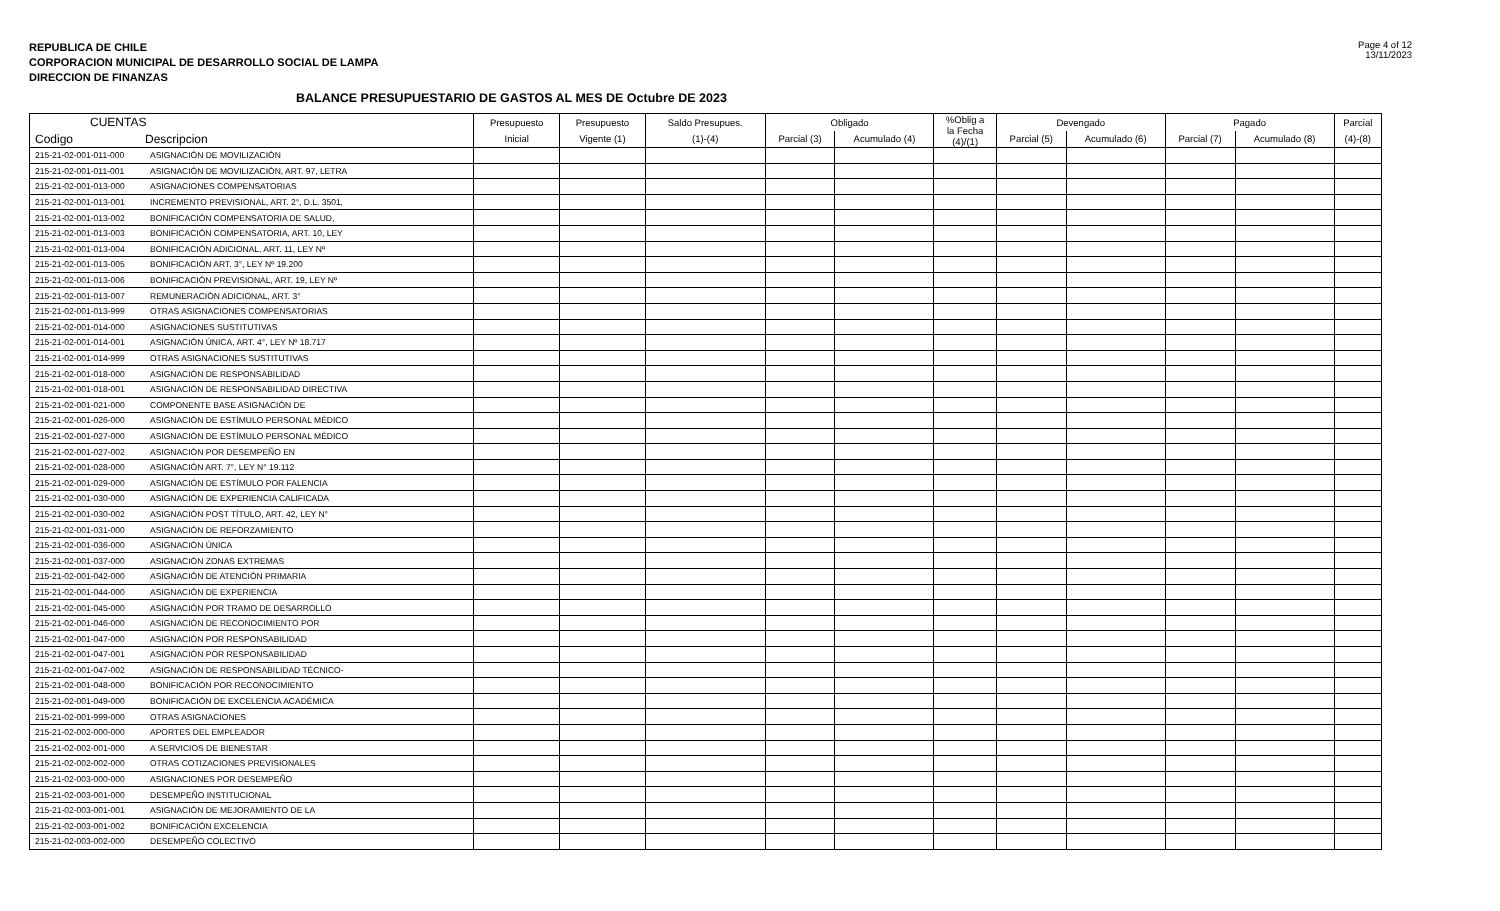REPUBLICA DE CHILE
CORPORACION MUNICIPAL DE DESARROLLO SOCIAL DE LAMPA
DIRECCION DE FINANZAS
Page 4 of 12
13/11/2023
BALANCE PRESUPUESTARIO DE GASTOS AL MES DE Octubre DE 2023
| CUENTAS | | Presupuesto | Presupuesto | Saldo Presupues. | Obligado | | %Oblig a la Fecha (4)/(1) | Devengado | | Pagado | | Parcial |
| --- | --- | --- | --- | --- | --- | --- | --- | --- | --- | --- | --- | --- |
| Codigo | Descripcion | Inicial | Vigente (1) | (1)-(4) | Parcial (3) | Acumulado (4) | | Parcial (5) | Acumulado (6) | Parcial (7) | Acumulado (8) | (4)-(8) |
| 215-21-02-001-011-000 | ASIGNACIÓN DE MOVILIZACIÓN | | | | | | | | | | | |
| 215-21-02-001-011-001 | ASIGNACIÓN DE MOVILIZACIÓN, ART. 97, LETRA | | | | | | | | | | | |
| 215-21-02-001-013-000 | ASIGNACIONES COMPENSATORIAS | | | | | | | | | | | |
| 215-21-02-001-013-001 | INCREMENTO PREVISIONAL, ART. 2°, D.L. 3501, | | | | | | | | | | | |
| 215-21-02-001-013-002 | BONIFICACIÓN COMPENSATORIA DE SALUD, | | | | | | | | | | | |
| 215-21-02-001-013-003 | BONIFICACIÓN COMPENSATORIA, ART. 10, LEY | | | | | | | | | | | |
| 215-21-02-001-013-004 | BONIFICACIÓN ADICIONAL, ART. 11, LEY Nº | | | | | | | | | | | |
| 215-21-02-001-013-005 | BONIFICACIÓN ART. 3°, LEY Nº 19.200 | | | | | | | | | | | |
| 215-21-02-001-013-006 | BONIFICACIÓN PREVISIONAL, ART. 19, LEY Nº | | | | | | | | | | | |
| 215-21-02-001-013-007 | REMUNERACIÓN ADICIONAL, ART. 3° | | | | | | | | | | | |
| 215-21-02-001-013-999 | OTRAS ASIGNACIONES COMPENSATORIAS | | | | | | | | | | | |
| 215-21-02-001-014-000 | ASIGNACIONES SUSTITUTIVAS | | | | | | | | | | | |
| 215-21-02-001-014-001 | ASIGNACIÓN ÚNICA, ART. 4°, LEY Nº 18.717 | | | | | | | | | | | |
| 215-21-02-001-014-999 | OTRAS ASIGNACIONES SUSTITUTIVAS | | | | | | | | | | | |
| 215-21-02-001-018-000 | ASIGNACIÓN DE RESPONSABILIDAD | | | | | | | | | | | |
| 215-21-02-001-018-001 | ASIGNACIÓN DE RESPONSABILIDAD DIRECTIVA | | | | | | | | | | | |
| 215-21-02-001-021-000 | COMPONENTE BASE ASIGNACIÓN DE | | | | | | | | | | | |
| 215-21-02-001-026-000 | ASIGNACIÓN DE ESTÍMULO PERSONAL MÉDICO | | | | | | | | | | | |
| 215-21-02-001-027-000 | ASIGNACIÓN DE ESTÍMULO PERSONAL MÉDICO | | | | | | | | | | | |
| 215-21-02-001-027-002 | ASIGNACIÓN POR DESEMPEÑO EN | | | | | | | | | | | |
| 215-21-02-001-028-000 | ASIGNACIÓN ART. 7°, LEY N° 19.112 | | | | | | | | | | | |
| 215-21-02-001-029-000 | ASIGNACIÓN DE ESTÍMULO POR FALENCIA | | | | | | | | | | | |
| 215-21-02-001-030-000 | ASIGNACIÓN DE EXPERIENCIA CALIFICADA | | | | | | | | | | | |
| 215-21-02-001-030-002 | ASIGNACIÓN POST TÍTULO, ART. 42, LEY N° | | | | | | | | | | | |
| 215-21-02-001-031-000 | ASIGNACIÓN DE REFORZAMIENTO | | | | | | | | | | | |
| 215-21-02-001-036-000 | ASIGNACIÓN ÚNICA | | | | | | | | | | | |
| 215-21-02-001-037-000 | ASIGNACIÓN ZONAS EXTREMAS | | | | | | | | | | | |
| 215-21-02-001-042-000 | ASIGNACIÓN DE ATENCIÓN PRIMARIA | | | | | | | | | | | |
| 215-21-02-001-044-000 | ASIGNACIÓN DE EXPERIENCIA | | | | | | | | | | | |
| 215-21-02-001-045-000 | ASIGNACIÓN POR TRAMO DE DESARROLLO | | | | | | | | | | | |
| 215-21-02-001-046-000 | ASIGNACIÓN DE RECONOCIMIENTO POR | | | | | | | | | | | |
| 215-21-02-001-047-000 | ASIGNACIÓN POR RESPONSABILIDAD | | | | | | | | | | | |
| 215-21-02-001-047-001 | ASIGNACIÓN POR RESPONSABILIDAD | | | | | | | | | | | |
| 215-21-02-001-047-002 | ASIGNACIÓN DE RESPONSABILIDAD TÉCNICO- | | | | | | | | | | | |
| 215-21-02-001-048-000 | BONIFICACIÓN POR RECONOCIMIENTO | | | | | | | | | | | |
| 215-21-02-001-049-000 | BONIFICACIÓN DE EXCELENCIA ACADÉMICA | | | | | | | | | | | |
| 215-21-02-001-999-000 | OTRAS ASIGNACIONES | | | | | | | | | | | |
| 215-21-02-002-000-000 | APORTES DEL EMPLEADOR | | | | | | | | | | | |
| 215-21-02-002-001-000 | A SERVICIOS DE BIENESTAR | | | | | | | | | | | |
| 215-21-02-002-002-000 | OTRAS COTIZACIONES PREVISIONALES | | | | | | | | | | | |
| 215-21-02-003-000-000 | ASIGNACIONES POR DESEMPEÑO | | | | | | | | | | | |
| 215-21-02-003-001-000 | DESEMPEÑO INSTITUCIONAL | | | | | | | | | | | |
| 215-21-02-003-001-001 | ASIGNACIÓN DE MEJORAMIENTO DE LA | | | | | | | | | | | |
| 215-21-02-003-001-002 | BONIFICACIÓN EXCELENCIA | | | | | | | | | | | |
| 215-21-02-003-002-000 | DESEMPEÑO COLECTIVO | | | | | | | | | | | |